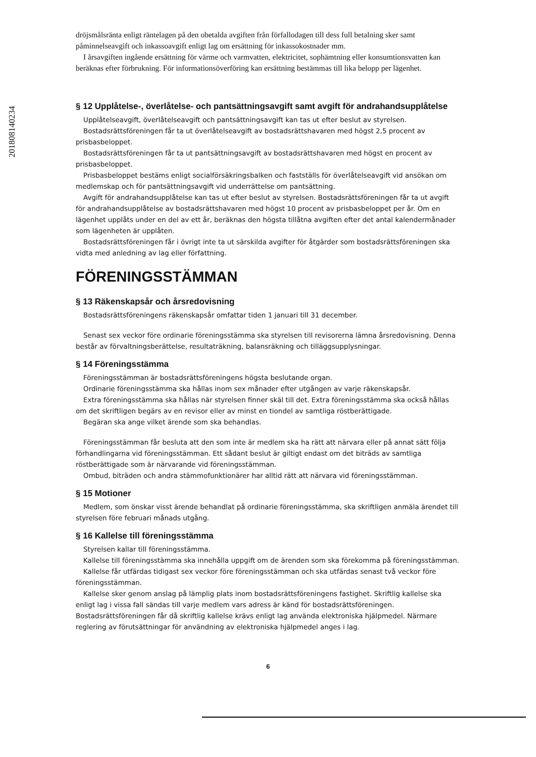201808140234
dröjsmålsränta enligt räntelagen på den obetalda avgiften från förfallodagen till dess full betalning sker samt påminnelseavgift och inkassoavgift enligt lag om ersättning för inkassokostnader mm.
I årsavgiften ingående ersättning för värme och varmvatten, elektricitet, sophämtning eller konsumtionsvatten kan beräknas efter förbrukning. För informationsöverföring kan ersättning bestämmas till lika belopp per lägenhet.
§ 12 Upplåtelse-, överlåtelse- och pantsättningsavgift samt avgift för andrahandsupplåtelse
Upplåtelseavgift, överlåtelseavgift och pantsättningsavgift kan tas ut efter beslut av styrelsen.
Bostadsrättsföreningen får ta ut överlåtelseavgift av bostadsrättshavaren med högst 2,5 procent av prisbasbeloppet.
Bostadsrättsföreningen får ta ut pantsättningsavgift av bostadsrättshavaren med högst en procent av prisbasbeloppet.
Prisbasbeloppet bestäms enligt socialförsäkringsbalken och fastställs för överlåtelseavgift vid ansökan om medlemskap och för pantsättningsavgift vid underrättelse om pantsättning.
Avgift för andrahandsupplåtelse kan tas ut efter beslut av styrelsen. Bostadsrättsföreningen får ta ut avgift för andrahandsupplåtelse av bostadsrättshavaren med högst 10 procent av prisbasbeloppet per år. Om en lägenhet upplåts under en del av ett år, beräknas den högsta tillåtna avgiften efter det antal kalendermånader som lägenheten är upplåten.
Bostadsrättsföreningen får i övrigt inte ta ut särskilda avgifter för åtgärder som bostadsrättsföreningen ska vidta med anledning av lag eller författning.
FÖRENINGSSTÄMMAN
§ 13 Räkenskapsår och årsredovisning
Bostadsrättsföreningens räkenskapsår omfattar tiden 1 januari till 31 december.
Senast sex veckor före ordinarie föreningsstämma ska styrelsen till revisorerna lämna årsredovisning. Denna består av förvaltningsberättelse, resultaträkning, balansräkning och tilläggsupplysningar.
§ 14 Föreningsstämma
Föreningsstämman är bostadsrättsföreningens högsta beslutande organ.
Ordinarie föreningsstämma ska hållas inom sex månader efter utgången av varje räkenskapsår.
Extra föreningsstämma ska hållas när styrelsen finner skäl till det. Extra föreningsstämma ska också hållas om det skriftligen begärs av en revisor eller av minst en tiondel av samtliga röstberättigade.
Begäran ska ange vilket ärende som ska behandlas.
Föreningsstämman får besluta att den som inte är medlem ska ha rätt att närvara eller på annat sätt följa förhandlingarna vid föreningsstämman. Ett sådant beslut är giltigt endast om det biträds av samtliga röstberättigade som är närvarande vid föreningsstämman.
Ombud, biträden och andra stämmofunktionärer har alltid rätt att närvara vid föreningsstämman.
§ 15 Motioner
Medlem, som önskar visst ärende behandlat på ordinarie föreningsstämma, ska skriftligen anmäla ärendet till styrelsen före februari månads utgång.
§ 16 Kallelse till föreningsstämma
Styrelsen kallar till föreningsstämma.
Kallelse till föreningsstämma ska innehålla uppgift om de ärenden som ska förekomma på föreningsstämman.
Kallelse får utfärdas tidigast sex veckor före föreningsstämman och ska utfärdas senast två veckor före föreningsstämman.
Kallelse sker genom anslag på lämplig plats inom bostadsrättsföreningens fastighet. Skriftlig kallelse ska enligt lag i vissa fall sändas till varje medlem vars adress är känd för bostadsrättsföreningen. Bostadsrättsföreningen får då skriftlig kallelse krävs enligt lag använda elektroniska hjälpmedel. Närmare reglering av förutsättningar för användning av elektroniska hjälpmedel anges i lag.
6